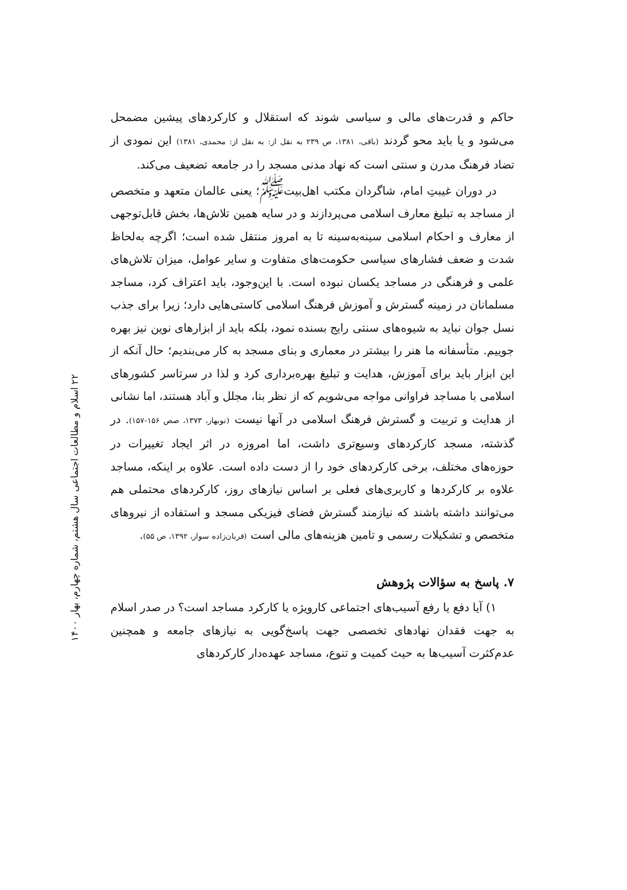حاکم و قدرت‌های مالی و سیاسی شوند که استقلال و کارکردهای پیشین مضمحل می‌شود و یا باید محو گردند (باقی، ۱۳۸۱، ص ۲۳۹ به نقل از: به نقل از: محمدی، ۱۳۸۱) این نمودی از تضاد فرهنگ مدرن و سنتی است که نهاد مدنی مسجد را در جامعه تضعیف می‌کند.
در دوران غیبتِ امام، شاگردان مکتب اهل‌بیت<sup>ﷺ</sup>؛ یعنی عالمان متعهد و متخصص از مساجد به تبلیغ معارف اسلامی می‌پردازند و در سایه همین تلاش‌ها، بخش قابل‌توجهی از معارف و احکام اسلامی سینه‌به‌سینه تا به امروز منتقل شده است؛ اگرچه به‌لحاظ شدت و ضعف فشارهای سیاسی حکومت‌های متفاوت و سایر عوامل، میزان تلاش‌های علمی و فرهنگی در مساجد یکسان نبوده است. با این‌وجود، باید اعتراف کرد، مساجد مسلمانان در زمینه گسترش و آموزش فرهنگ اسلامی کاستی‌هایی دارد؛ زیرا برای جذب نسل جوان نباید به شیوه‌های سنتی رایج بسنده نمود، بلکه باید از ابزارهای نوین نیز بهره جوییم. متأسفانه ما هنر را بیشتر در معماری و بنای مسجد به کار می‌بندیم؛ حال آنکه از این ابزار باید برای آموزش، هدایت و تبلیغ بهره‌برداری کرد و لذا در سرتاسر کشورهای اسلامی با مساجد فراوانی مواجه می‌شویم که از نظر بنا، مجلل و آباد هستند، اما نشانی از هدایت و تربیت و گسترش فرهنگ اسلامی در آنها نیست (نوبهار، ۱۳۷۳، صص ۱۵۶-۱۵۷). در گذشته، مسجد کارکردهای وسیع‌تری داشت، اما امروزه در اثر ایجاد تغییرات در حوزه‌های مختلف، برخی کارکردهای خود را از دست داده است. علاوه بر اینکه، مساجد علاوه بر کارکردها و کاربری‌های فعلی بر اساس نیازهای روز، کارکردهای محتملی هم می‌توانند داشته باشند که نیازمند گسترش فضای فیزیکی مسجد و استفاده از نیروهای متخصص و تشکیلات رسمی و تامین هزینه‌های مالی است (قربان‌زاده سوار، ۱۳۹۲، ص ۵۵).
۷. پاسخ به سؤالات پژوهش
۱) آیا دفع یا رفع آسیب‌های اجتماعی کارویژه یا کارکرد مساجد است؟ در صدر اسلام به جهت فقدان نهادهای تخصصی جهت پاسخ‌گویی به نیازهای جامعه و همچنین عدم‌کثرت آسیب‌ها به حیث کمیت و تنوع، مساجد عهده‌دار کارکردهای
۲۲ اسلام و مطالعات اجتماعی سال هشتم، شماره چهارم، بهار ۱۴۰۰